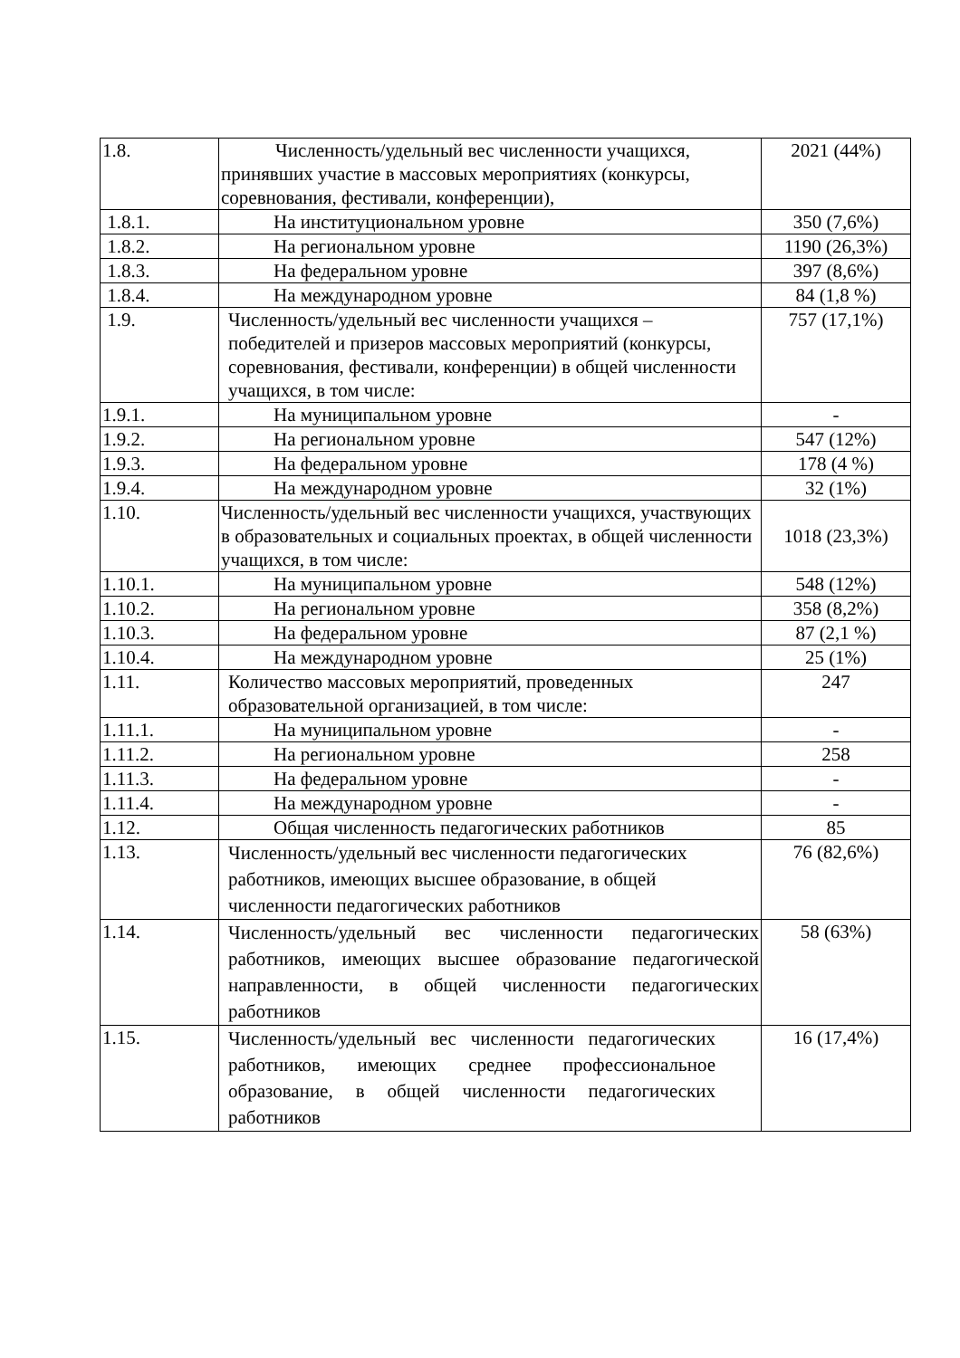| 1.8. | Численность/удельный вес численности учащихся, принявших участие в массовых мероприятиях (конкурсы, соревнования, фестивали, конференции), | 2021 (44%) |
| 1.8.1. | На институциональном уровне | 350 (7,6%) |
| 1.8.2. | На региональном уровне | 1190 (26,3%) |
| 1.8.3. | На федеральном уровне | 397 (8,6%) |
| 1.8.4. | На международном уровне | 84 (1,8 %) |
| 1.9. | Численность/удельный вес численности учащихся – победителей и призеров массовых мероприятий (конкурсы, соревнования, фестивали, конференции) в общей численности учащихся, в том числе: | 757 (17,1%) |
| 1.9.1. | На муниципальном уровне | - |
| 1.9.2. | На региональном уровне | 547 (12%) |
| 1.9.3. | На федеральном уровне | 178 (4 %) |
| 1.9.4. | На международном уровне | 32 (1%) |
| 1.10. | Численность/удельный вес численности учащихся, участвующих в образовательных и социальных проектах, в общей численности учащихся, в том числе: | 1018 (23,3%) |
| 1.10.1. | На муниципальном уровне | 548 (12%) |
| 1.10.2. | На региональном уровне | 358 (8,2%) |
| 1.10.3. | На федеральном уровне | 87 (2,1 %) |
| 1.10.4. | На международном уровне | 25 (1%) |
| 1.11. | Количество массовых мероприятий, проведенных образовательной организацией, в том числе: | 247 |
| 1.11.1. | На муниципальном уровне | - |
| 1.11.2. | На региональном уровне | 258 |
| 1.11.3. | На федеральном уровне | - |
| 1.11.4. | На международном уровне | - |
| 1.12. | Общая численность педагогических работников | 85 |
| 1.13. | Численность/удельный вес численности педагогических работников, имеющих высшее образование, в общей численности педагогических работников | 76 (82,6%) |
| 1.14. | Численность/удельный вес численности педагогических работников, имеющих высшее образование педагогической направленности, в общей численности педагогических работников | 58 (63%) |
| 1.15. | Численность/удельный вес численности педагогических работников, имеющих среднее профессиональное образование, в общей численности педагогических работников | 16 (17,4%) |